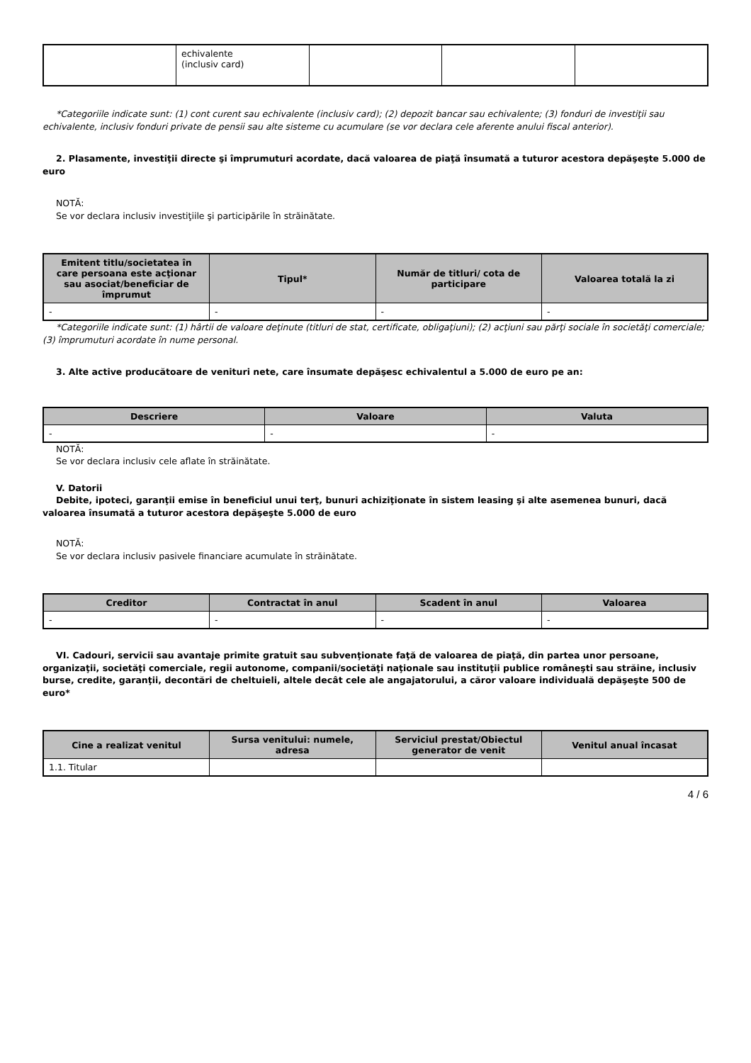| | echivalente (inclusiv card) | | | |
*Categoriile indicate sunt: (1) cont curent sau echivalente (inclusiv card); (2) depozit bancar sau echivalente; (3) fonduri de investiţii sau echivalente, inclusiv fonduri private de pensii sau alte sisteme cu acumulare (se vor declara cele aferente anului fiscal anterior).
2. Plasamente, investiţii directe şi împrumuturi acordate, dacă valoarea de piaţă însumată a tuturor acestora depăşeşte 5.000 de euro
NOTĂ:
Se vor declara inclusiv investiţiile şi participările în străinătate.
| Emitent titlu/societatea în care persoana este acţionar sau asociat/beneficiar de împrumut | Tipul* | Număr de titluri/ cota de participare | Valoarea totală la zi |
| --- | --- | --- | --- |
| - | - | - | - |
*Categoriile indicate sunt: (1) hârtii de valoare deţinute (titluri de stat, certificate, obligaţiuni); (2) acţiuni sau părţi sociale în societăţi comerciale; (3) împrumuturi acordate în nume personal.
3. Alte active producătoare de venituri nete, care însumate depăşesc echivalentul a 5.000 de euro pe an:
| Descriere | Valoare | Valuta |
| --- | --- | --- |
| - | - | - |
NOTĂ:
Se vor declara inclusiv cele aflate în străinătate.
V. Datorii
Debite, ipoteci, garanţii emise în beneficiul unui terţ, bunuri achiziţionate în sistem leasing şi alte asemenea bunuri, dacă valoarea însumată a tuturor acestora depăşeşte 5.000 de euro
NOTĂ:
Se vor declara inclusiv pasivele financiare acumulate în străinătate.
| Creditor | Contractat în anul | Scadent în anul | Valoarea |
| --- | --- | --- | --- |
| - | - | - | - |
VI. Cadouri, servicii sau avantaje primite gratuit sau subvenţionate faţă de valoarea de piaţă, din partea unor persoane, organizaţii, societăţi comerciale, regii autonome, companii/societăţi naţionale sau instituţii publice româneşti sau străine, inclusiv burse, credite, garanţii, decontări de cheltuieli, altele decât cele ale angajatorului, a căror valoare individuală depăşeşte 500 de euro*
| Cine a realizat venitul | Sursa venitului: numele, adresa | Serviciul prestat/Obiectul generator de venit | Venitul anual încasat |
| --- | --- | --- | --- |
| 1.1. Titular | | | |
4 / 6